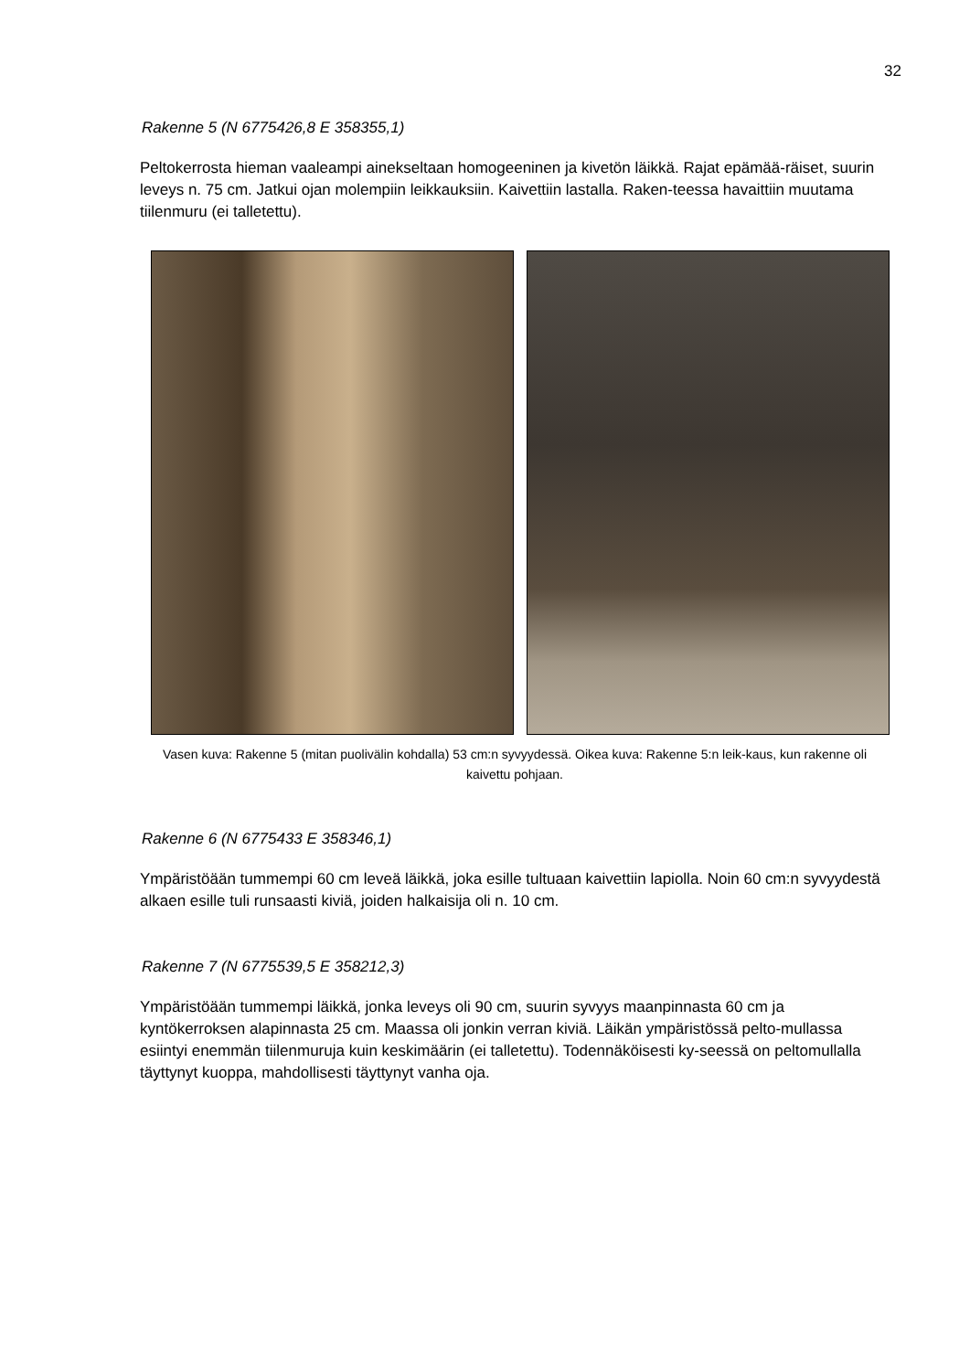32
Rakenne 5 (N 6775426,8 E 358355,1)
Peltokerrosta hieman vaaleampi ainekseltaan homogeeninen ja kivetön läikkä. Rajat epämää-räiset, suurin leveys n. 75 cm. Jatkui ojan molempiin leikkauksiin. Kaivettiin lastalla. Raken-teessa havaittiin muutama tiilenmuru (ei talletettu).
Vasen kuva: Rakenne 5 (mitan puolivälin kohdalla) 53 cm:n syvyydessä. Oikea kuva: Rakenne 5:n leik-kaus, kun rakenne oli kaivettu pohjaan.
Rakenne 6 (N 6775433 E 358346,1)
Ympäristöään tummempi 60 cm leveä läikkä, joka esille tultuaan kaivettiin lapiolla. Noin 60 cm:n syvyydestä alkaen esille tuli runsaasti kiviä, joiden halkaisija oli n. 10 cm.
Rakenne 7 (N 6775539,5 E 358212,3)
Ympäristöään tummempi läikkä, jonka leveys oli 90 cm, suurin syvyys maanpinnasta 60 cm ja kyntökerroksen alapinnasta 25 cm. Maassa oli jonkin verran kiviä. Läikän ympäristössä pelto-mullassa esiintyi enemmän tiilenmuruja kuin keskimäärin (ei talletettu). Todennäköisesti ky-seessä on peltomullalla täyttynyt kuoppa, mahdollisesti täyttynyt vanha oja.